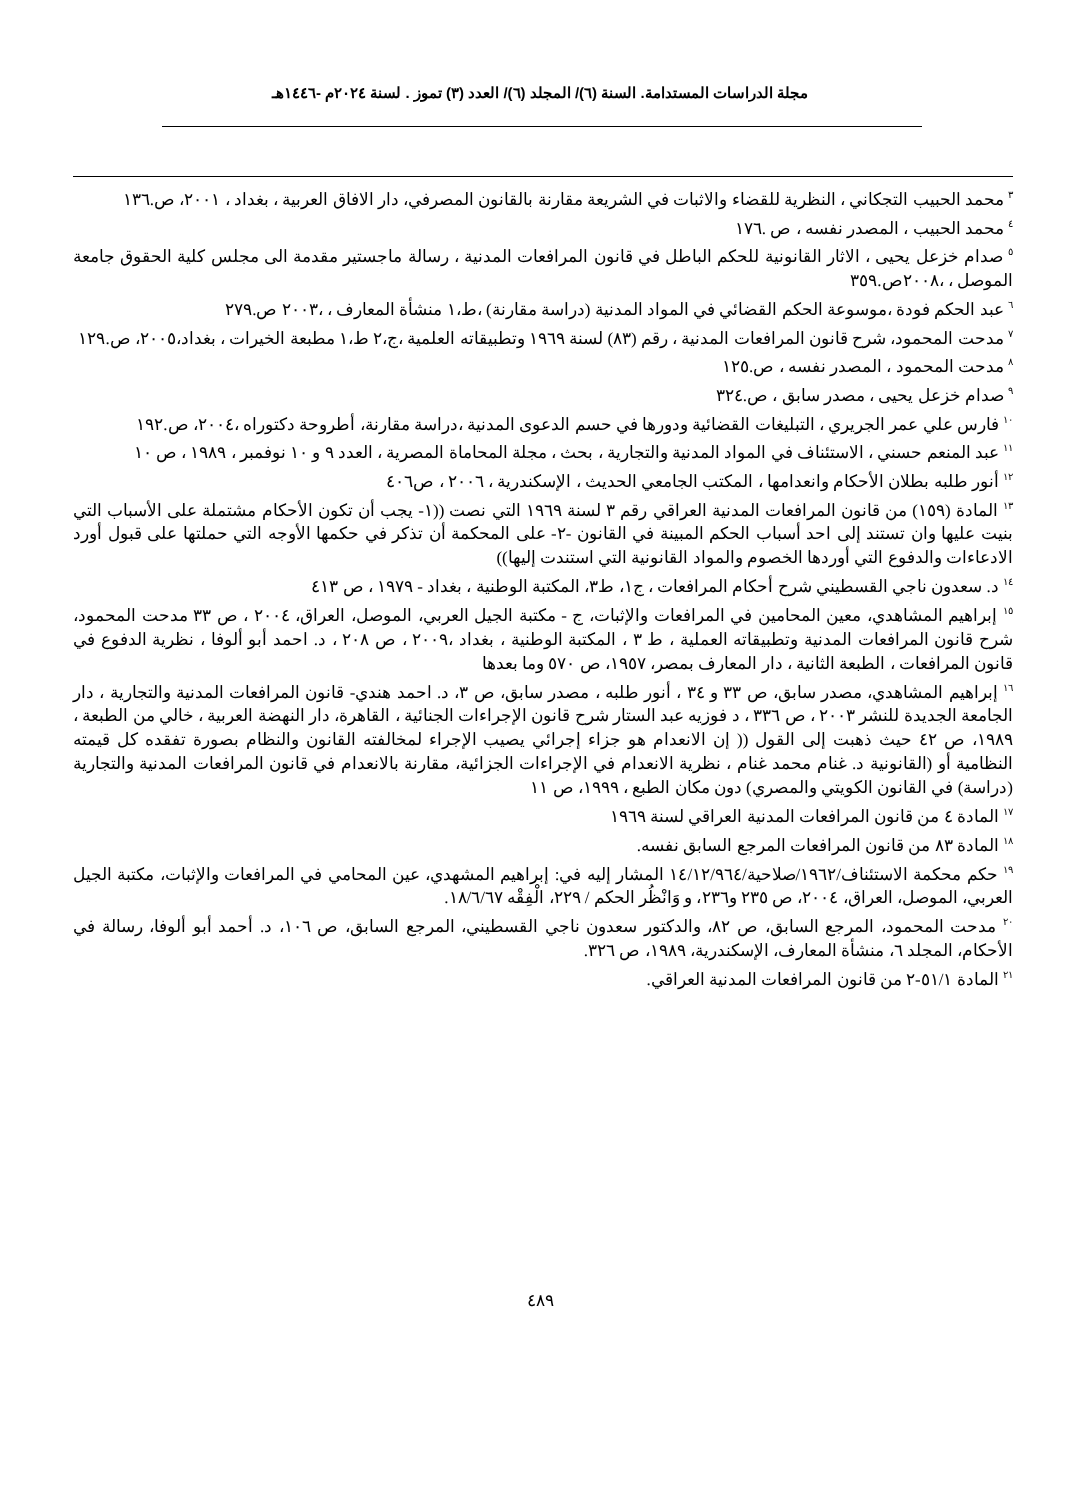مجلة الدراسات المستدامة. السنة (٦)/ المجلد (٦)/ العدد (٣) تموز . لسنة ٢٠٢٤م -١٤٤٦هـ
<sup>٣</sup> محمد الحبيب التجكاني ، النظرية للقضاء والاثبات في الشريعة مقارنة بالقانون المصرفي، دار الافاق العربية ، بغداد ، ٢٠٠١، ص.١٣٦
<sup>٤</sup> محمد الحبيب ، المصدر نفسه ، ص .١٧٦
<sup>٥</sup> صدام خزعل يحيى ، الاثار القانونية للحكم الباطل في قانون المرافعات المدنية ، رسالة ماجستير مقدمة الى مجلس كلية الحقوق جامعة الموصل ، ،٢٠٠٨ص.٣٥٩
<sup>٦</sup> عبد الحكم فودة ،موسوعة الحكم القضائي في المواد المدنية (دراسة مقارنة) ،ط،١ منشأة المعارف ، ،٢٠٠٣ ص.٢٧٩
<sup>٧</sup> مدحت المحمود، شرح قانون المرافعات المدنية ، رقم (٨٣) لسنة ١٩٦٩ وتطبيقاته العلمية ،ج،٢ ط،١ مطبعة الخيرات ، بغداد،٢٠٠٥، ص.١٢٩
<sup>٨</sup> مدحت المحمود ، المصدر نفسه ، ص.١٢٥
<sup>٩</sup> صدام خزعل يحيى ، مصدر سابق ، ص.٣٢٤
<sup>١٠</sup> فارس علي عمر الجريري ، التبليغات القضائية ودورها في حسم الدعوى المدنية ،دراسة مقارنة، أطروحة دكتوراه ،٢٠٠٤، ص.١٩٢
<sup>١١</sup> عبد المنعم حسني ، الاستئناف في المواد المدنية والتجارية ، بحث ، مجلة المحاماة المصرية ، العدد ٩ و ١٠ نوفمبر ، ١٩٨٩ ، ص ١٠
<sup>١٢</sup> أنور طلبه بطلان الأحكام وانعدامها ، المكتب الجامعي الحديث ، الإسكندرية ، ٢٠٠٦ ، ص٤٠٦
<sup>١٣</sup> المادة (١٥٩) من قانون المرافعات المدنية العراقي رقم ٣ لسنة ١٩٦٩ التي نصت ((١- يجب أن تكون الأحكام مشتملة على الأسباب التي بنيت عليها وان تستند إلى احد أسباب الحكم المبينة في القانون -٢- على المحكمة أن تذكر في حكمها الأوجه التي حملتها على قبول أورد الادعاءات والدفوع التي أوردها الخصوم والمواد القانونية التي استندت إليها))
<sup>١٤</sup> د. سعدون ناجي القسطيني شرح أحكام المرافعات ، ج١، ط٣، المكتبة الوطنية ، بغداد - ١٩٧٩ ، ص ٤١٣
<sup>١٥</sup> إبراهيم المشاهدي، معين المحامين في المرافعات والإثبات، ج - مكتبة الجيل العربي، الموصل، العراق، ٢٠٠٤ ، ص ٣٣ مدحت المحمود، شرح قانون المرافعات المدنية وتطبيقاته العملية ، ط ٣ ، المكتبة الوطنية ، بغداد ،٢٠٠٩ ، ص ٢٠٨ ، د. احمد أبو ألوفا ، نظرية الدفوع في قانون المرافعات ، الطبعة الثانية ، دار المعارف بمصر، ١٩٥٧، ص ٥٧٠ وما بعدها
<sup>١٦</sup> إبراهيم المشاهدي، مصدر سابق، ص ٣٣ و ٣٤ ، أنور طلبه ، مصدر سابق، ص ٣، د. احمد هندي- قانون المرافعات المدنية والتجارية ، دار الجامعة الجديدة للنشر ٢٠٠٣ ، ص ٣٣٦ ، د فوزيه عبد الستار شرح قانون الإجراءات الجنائية ، القاهرة، دار النهضة العربية ، خالي من الطبعة ، ١٩٨٩، ص ٤٢ حيث ذهبت إلى القول (( إن الانعدام هو جزاء إجرائي يصيب الإجراء لمخالفته القانون والنظام بصورة تفقده كل قيمته النظامية أو (القانونية د. غنام محمد غنام ، نظرية الانعدام في الإجراءات الجزائية، مقارنة بالانعدام في قانون المرافعات المدنية والتجارية (دراسة) في القانون الكويتي والمصري) دون مكان الطبع ، ١٩٩٩، ص ١١
<sup>١٧</sup> المادة ٤ من قانون المرافعات المدنية العراقي لسنة ١٩٦٩
<sup>١٨</sup> المادة ٨٣ من قانون المرافعات المرجع السابق نفسه.
<sup>١٩</sup> حكم محكمة الاستئناف/١٩٦٢/صلاحية/١٤/١٢/٩٦٤ المشار إليه في: إبراهيم المشهدي، عين المحامي في المرافعات والإثبات، مكتبة الجيل العربي، الموصل، العراق، ٢٠٠٤، ص ٢٣٥ و٢٣٦، و وَانْظُر الحكم / ٢٢٩، الْفِقْه ١٨/٦/٦٧.
<sup>٢٠</sup> مدحت المحمود، المرجع السابق، ص ٨٢، والدكتور سعدون ناجي القسطيني، المرجع السابق، ص ١٠٦، د. أحمد أبو ألوفا، رسالة في الأحكام، المجلد ٦، منشأة المعارف، الإسكندرية، ١٩٨٩، ص ٣٢٦.
<sup>٢١</sup> المادة ٥١/١-٢ من قانون المرافعات المدنية العراقي.
٤٨٩